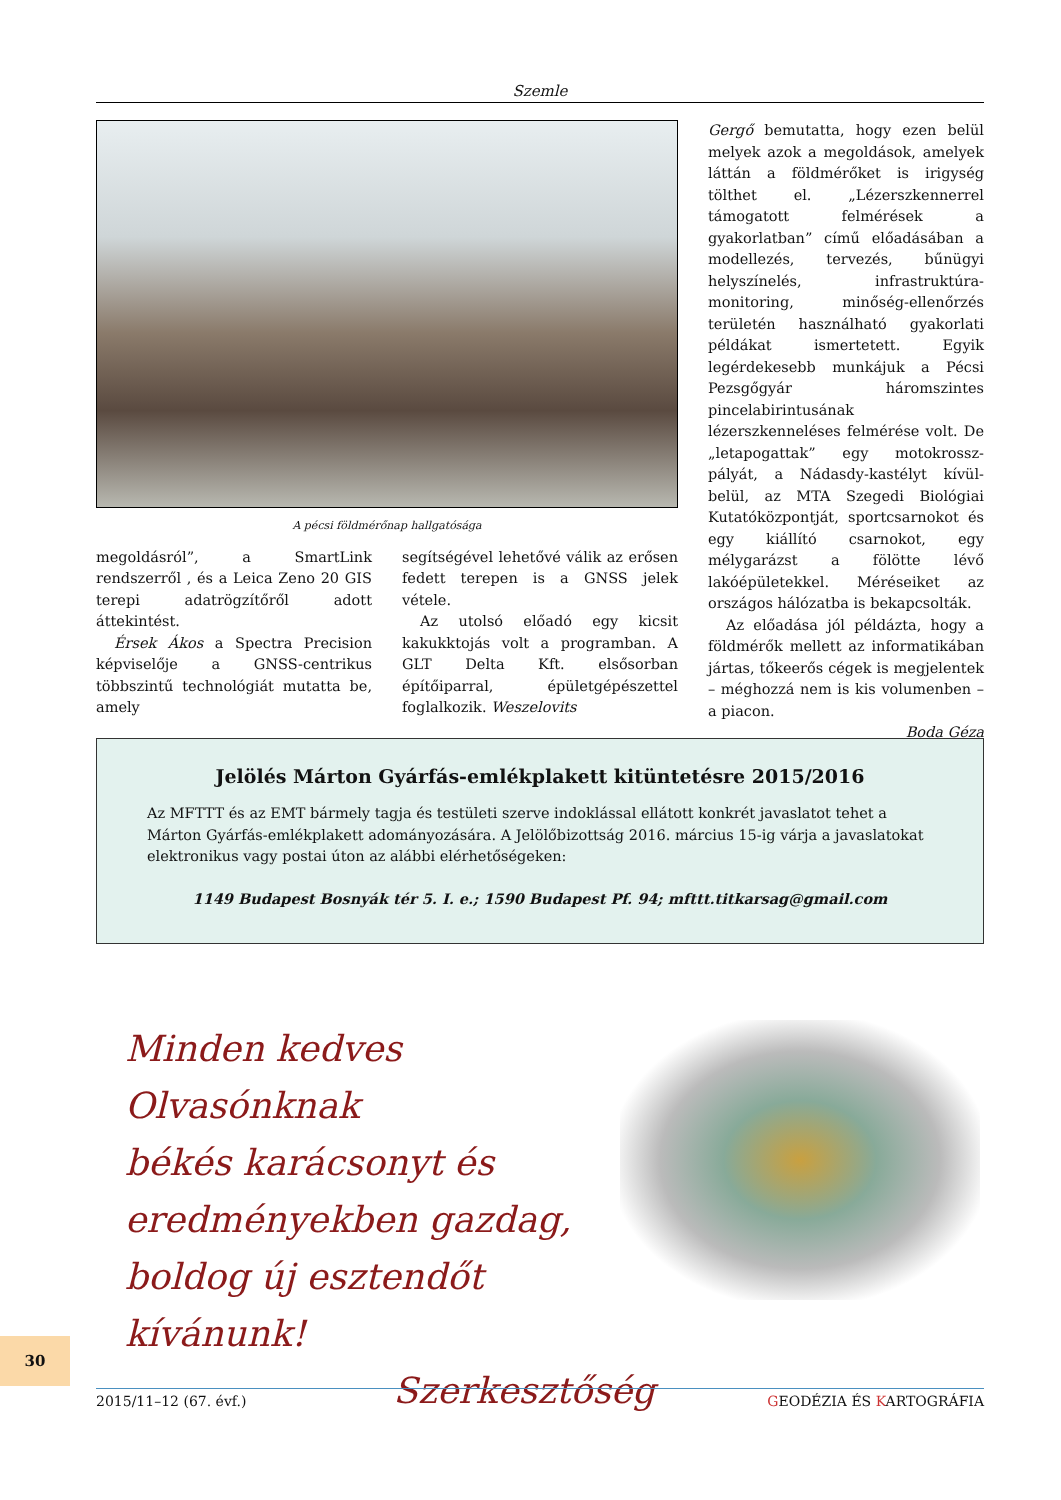Szemle
A pécsi földmérőnap hallgatósága
megoldásról”, a SmartLink rendszerről , és a Leica Zeno 20 GIS terepi adatrögzítőről adott áttekintést.
Érsek Ákos a Spectra Precision képviselője a GNSS-centrikus többszintű technológiát mutatta be, amely
segítségével lehetővé válik az erősen fedett terepen is a GNSS jelek vétele.
Az utolsó előadó egy kicsit kakukktojás volt a programban. A GLT Delta Kft. elsősorban építőiparral, épületgépészettel foglalkozik. Weszelovits
Gergő bemutatta, hogy ezen belül melyek azok a megoldások, amelyek láttán a földmérőket is irigység tölthet el. „Lézerszkennerrel támogatott felmérések a gyakorlatban” című előadásában a modellezés, tervezés, bűnügyi helyszínelés, infrastruktúra-monitoring, minőség-ellenőrzés területén használható gyakorlati példákat ismertetett. Egyik legérdekesebb munkájuk a Pécsi Pezsgőgyár háromszintes pincelabirintusának lézerszkenneléses felmérése volt. De „letapogattak” egy motokrossz-pályát, a Nádasdy-kastélyt kívül-belül, az MTA Szegedi Biológiai Kutatóközpontját, sportcsarnokot és egy kiállító csarnokot, egy mélygarázst a fölötte lévő lakóépületekkel. Méréseiket az országos hálózatba is bekapcsolták.
Az előadása jól példázta, hogy a földmérők mellett az informatikában jártas, tőkeerős cégek is megjelentek – méghozzá nem is kis volumenben – a piacon.
Boda Géza
Jelölés Márton Gyárfás-emlékplakett kitüntetésre 2015/2016
Az MFTTT és az EMT bármely tagja és testületi szerve indoklással ellátott konkrét javaslatot tehet a Márton Gyárfás-emlékplakett adományozására. A Jelölőbizottság 2016. március 15-ig várja a javaslatokat elektronikus vagy postai úton az alábbi elérhetőségeken:
1149 Budapest Bosnyák tér 5. I. e.; 1590 Budapest Pf. 94; mfttt.titkarsag@gmail.com
Minden kedves Olvasónknak
békés karácsonyt és
eredményekben gazdag,
boldog új esztendőt kívánunk!
Szerkesztőség
30
2015/11–12 (67. évf.) GEODÉZIA ÉS KARTOGRÁFIA